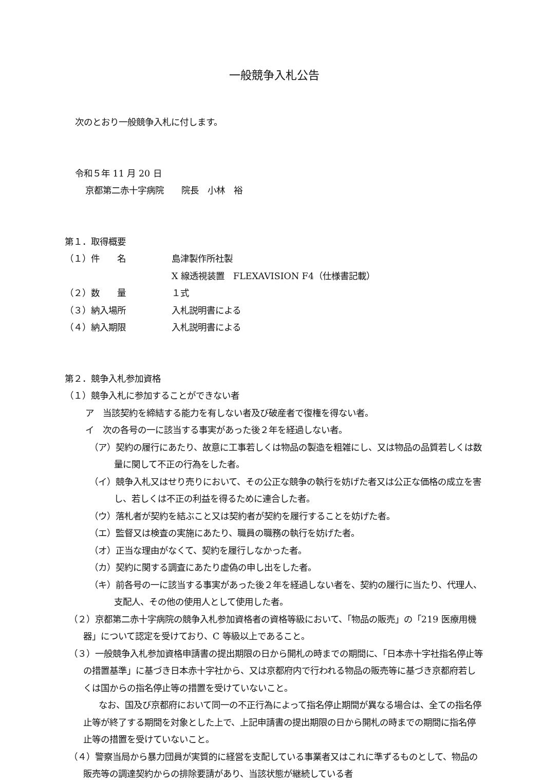一般競争入札公告
次のとおり一般競争入札に付します。
令和５年 11 月 20 日
京都第二赤十字病院　　院長　小林　裕
第１．取得概要
（１）件　　名 島津製作所社製
X 線透視装置　FLEXAVISION F4（仕様書記載）
（２）数　　量 １式
（３）納入場所 入札説明書による
（４）納入期限 入札説明書による
第２．競争入札参加資格
（１）競争入札に参加することができない者
ア　当該契約を締結する能力を有しない者及び破産者で復権を得ない者。
イ　次の各号の一に該当する事実があった後２年を経過しない者。
（ア）契約の履行にあたり、故意に工事若しくは物品の製造を粗雑にし、又は物品の品質若しくは数量に関して不正の行為をした者。
（イ）競争入札又はせり売りにおいて、その公正な競争の執行を妨げた者又は公正な価格の成立を害し、若しくは不正の利益を得るために連合した者。
（ウ）落札者が契約を結ぶこと又は契約者が契約を履行することを妨げた者。
（エ）監督又は検査の実施にあたり、職員の職務の執行を妨げた者。
（オ）正当な理由がなくて、契約を履行しなかった者。
（カ）契約に関する調査にあたり虚偽の申し出をした者。
（キ）前各号の一に該当する事実があった後２年を経過しない者を、契約の履行に当たり、代理人、支配人、その他の使用人として使用した者。
（２）京都第二赤十字病院の競争入札参加資格者の資格等級において、「物品の販売」の「219 医療用機器」について認定を受けており、C 等級以上であること。
（３）一般競争入札参加資格申請書の提出期限の日から開札の時までの期間に、「日本赤十字社指名停止等の措置基準」に基づき日本赤十字社から、又は京都府内で行われる物品の販売等に基づき京都府若しくは国からの指名停止等の措置を受けていないこと。
なお、国及び京都府において同一の不正行為によって指名停止期間が異なる場合は、全ての指名停止等が終了する期間を対象とした上で、上記申請書の提出期限の日から開札の時までの期間に指名停止等の措置を受けていないこと。
（４）警察当局から暴力団員が実質的に経営を支配している事業者又はこれに準ずるものとして、物品の販売等の調達契約からの排除要請があり、当該状態が継続している者